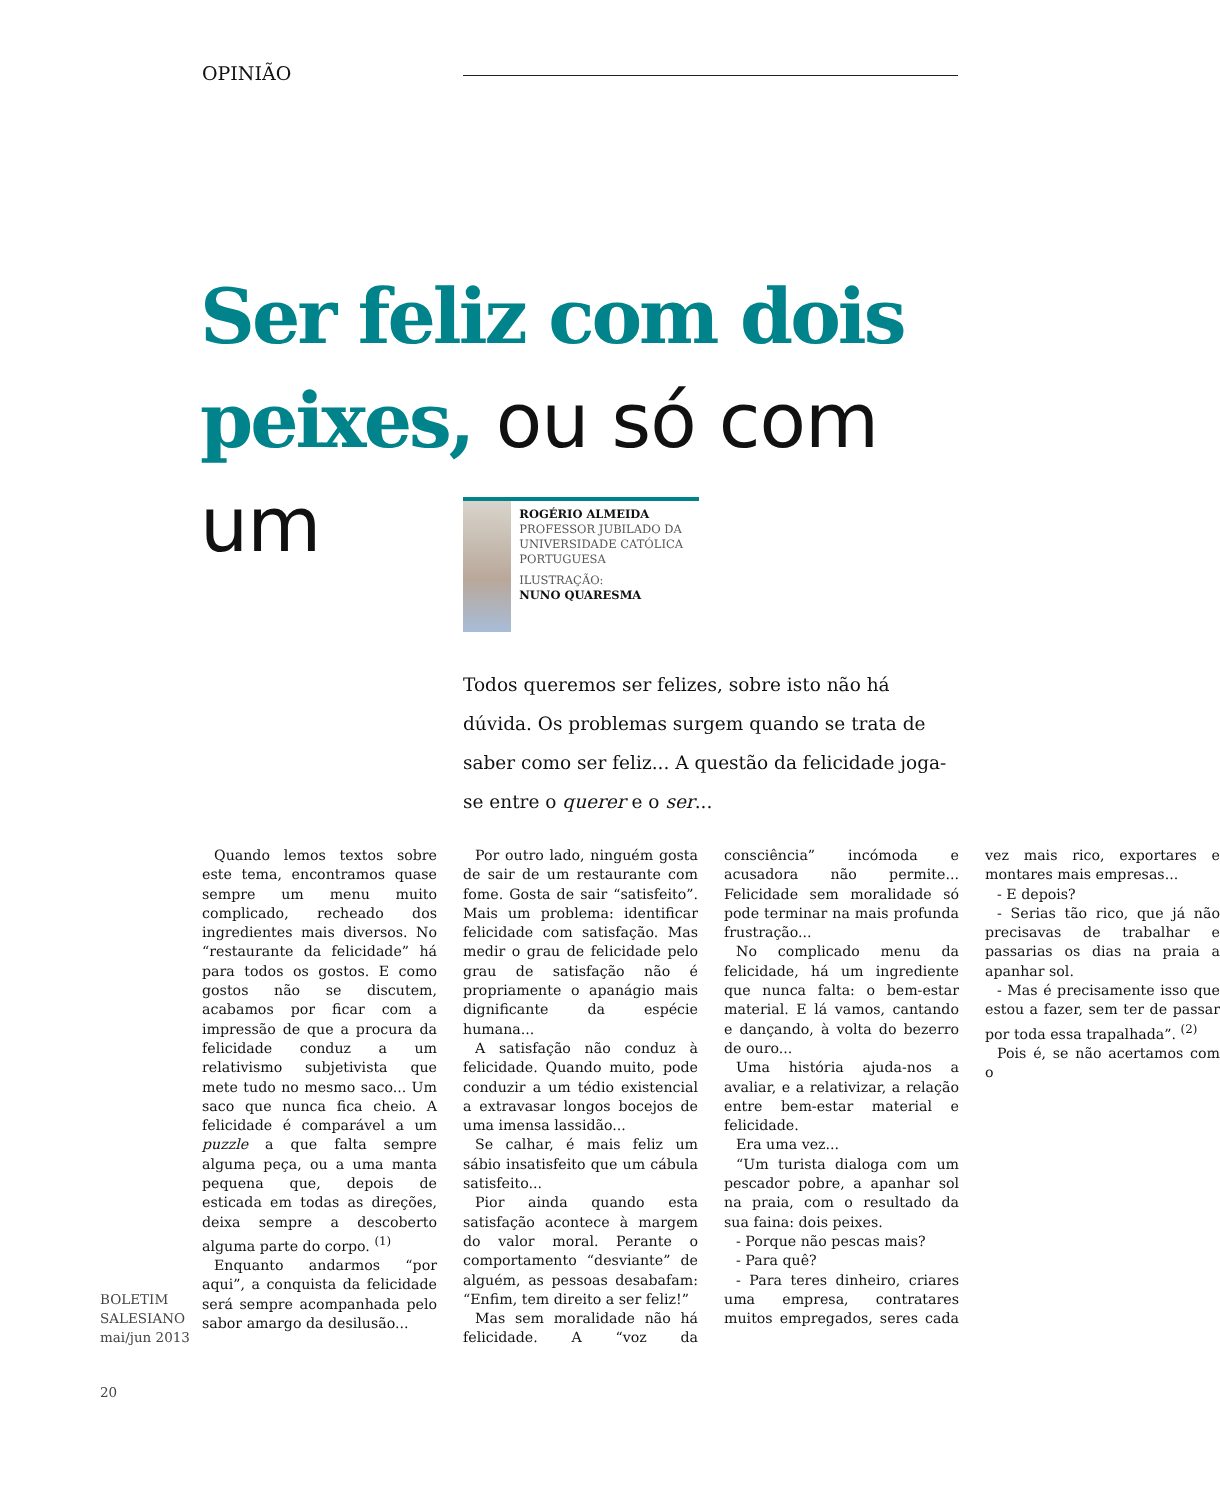OPINIÃO
Ser feliz com dois peixes, ou só com um
ROGÉRIO ALMEIDA
PROFESSOR JUBILADO DA UNIVERSIDADE CATÓLICA PORTUGUESA
ILUSTRAÇÃO:
NUNO QUARESMA
Todos queremos ser felizes, sobre isto não há dúvida. Os problemas surgem quando se trata de saber como ser feliz... A questão da felicidade joga-se entre o querer e o ser...
Quando lemos textos sobre este tema, encontramos quase sempre um menu muito complicado, recheado dos ingredientes mais diversos. No “restaurante da felicidade” há para todos os gostos. E como gostos não se discutem, acabamos por ficar com a impressão de que a procura da felicidade conduz a um relativismo subjetivista que mete tudo no mesmo saco... Um saco que nunca fica cheio. A felicidade é comparável a um puzzle a que falta sempre alguma peça, ou a uma manta pequena que, depois de esticada em todas as direções, deixa sempre a descoberto alguma parte do corpo. <sup>(1)</sup>
Enquanto andarmos “por aqui”, a conquista da felicidade será sempre acompanhada pelo sabor amargo da desilusão...
Por outro lado, ninguém gosta de sair de um restaurante com fome. Gosta de sair “satisfeito”. Mais um problema: identificar felicidade com satisfação. Mas medir o grau de felicidade pelo grau de satisfação não é propriamente o apanágio mais dignificante da espécie humana...
A satisfação não conduz à felicidade. Quando muito, pode conduzir a um tédio existencial a extravasar longos bocejos de uma imensa lassidão...
Se calhar, é mais feliz um sábio insatisfeito que um cábula satisfeito...
Pior ainda quando esta satisfação acontece à margem do valor moral. Perante o comportamento “desviante” de alguém, as pessoas desabafam: “Enfim, tem direito a ser feliz!”
Mas sem moralidade não há felicidade. A “voz da consciência” incómoda e acusadora não permite... Felicidade sem moralidade só pode terminar na mais profunda frustração...
No complicado menu da felicidade, há um ingrediente que nunca falta: o bem-estar material. E lá vamos, cantando e dançando, à volta do bezerro de ouro...
Uma história ajuda-nos a avaliar, e a relativizar, a relação entre bem-estar material e felicidade.
Era uma vez...
“Um turista dialoga com um pescador pobre, a apanhar sol na praia, com o resultado da sua faina: dois peixes.
- Porque não pescas mais?
- Para quê?
- Para teres dinheiro, criares uma empresa, contratares muitos empregados, seres cada vez mais rico, exportares e montares mais empresas...
- E depois?
- Serias tão rico, que já não precisavas de trabalhar e passarias os dias na praia a apanhar sol.
- Mas é precisamente isso que estou a fazer, sem ter de passar por toda essa trapalhada”. <sup>(2)</sup>
Pois é, se não acertamos com o
BOLETIM
SALESIANO
mai/jun 2013
20